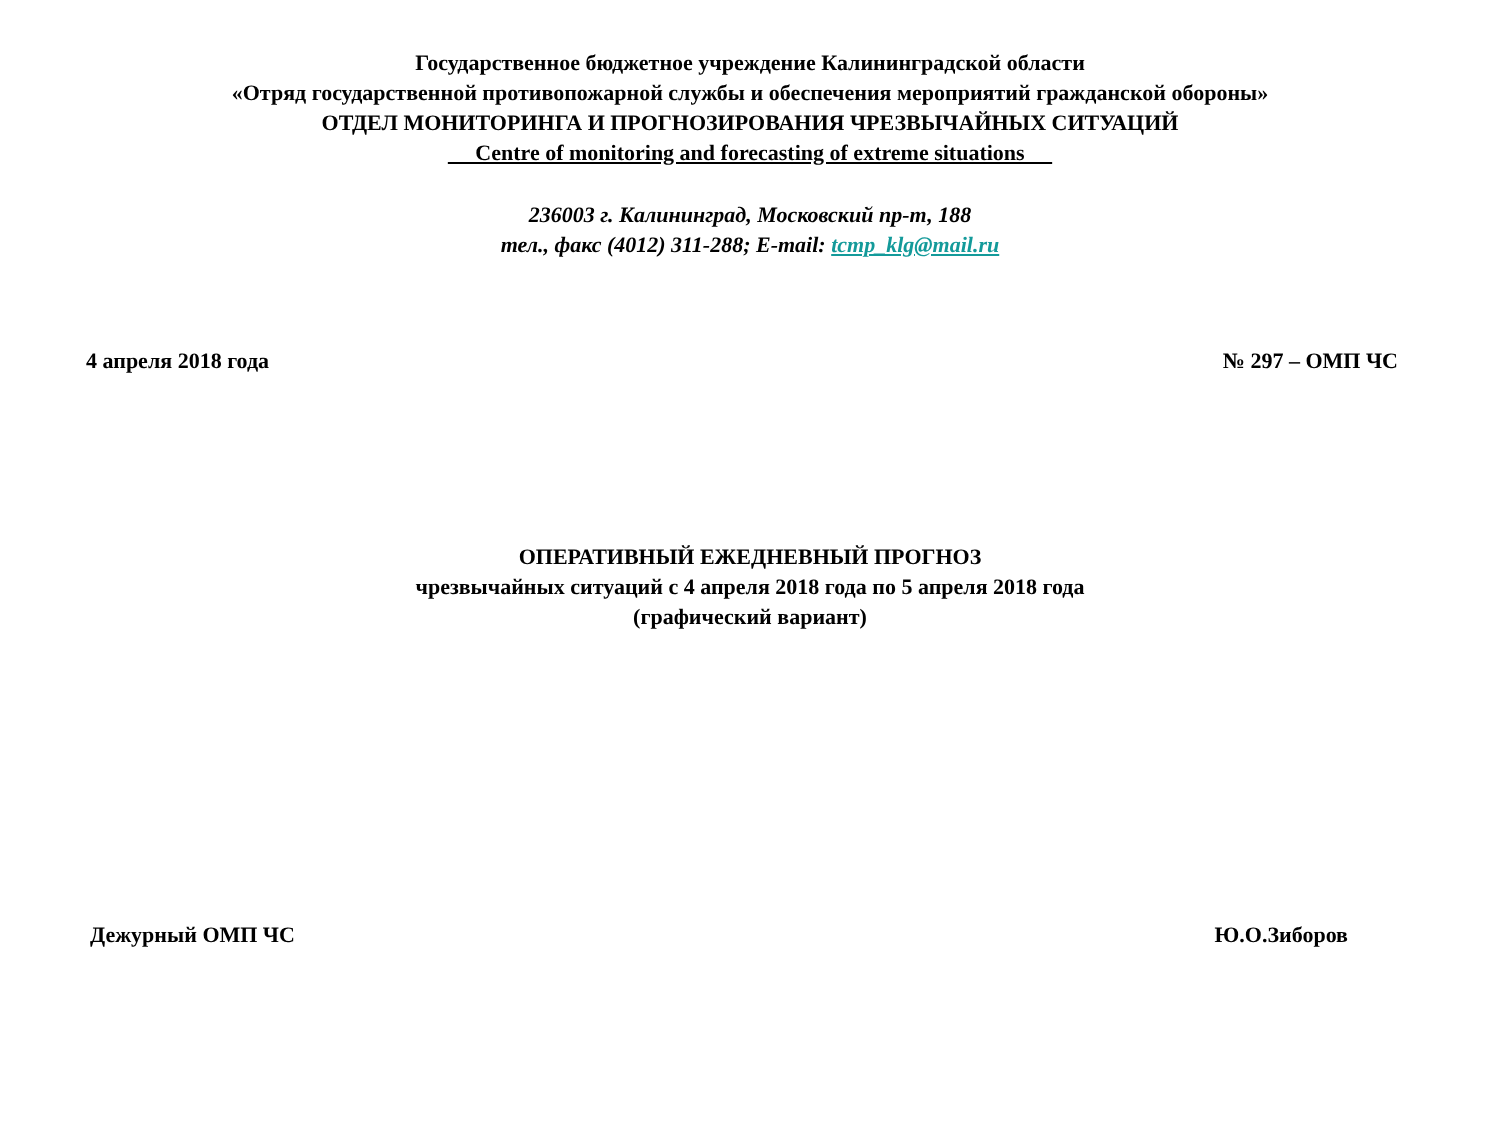Государственное бюджетное учреждение Калининградской области
«Отряд государственной противопожарной службы и обеспечения мероприятий гражданской обороны»
ОТДЕЛ МОНИТОРИНГА И ПРОГНОЗИРОВАНИЯ ЧРЕЗВЫЧАЙНЫХ СИТУАЦИЙ
Centre of monitoring and forecasting of extreme situations
236003 г. Калининград, Московский пр-т, 188
тел., факс (4012) 311-288; E-mail: tcmp_klg@mail.ru
4 апреля 2018 года № 297 – ОМП ЧС
ОПЕРАТИВНЫЙ ЕЖЕДНЕВНЫЙ ПРОГНОЗ
чрезвычайных ситуаций с 4 апреля 2018 года по 5 апреля 2018 года
(графический вариант)
Дежурный ОМП ЧС Ю.О.Зиборов